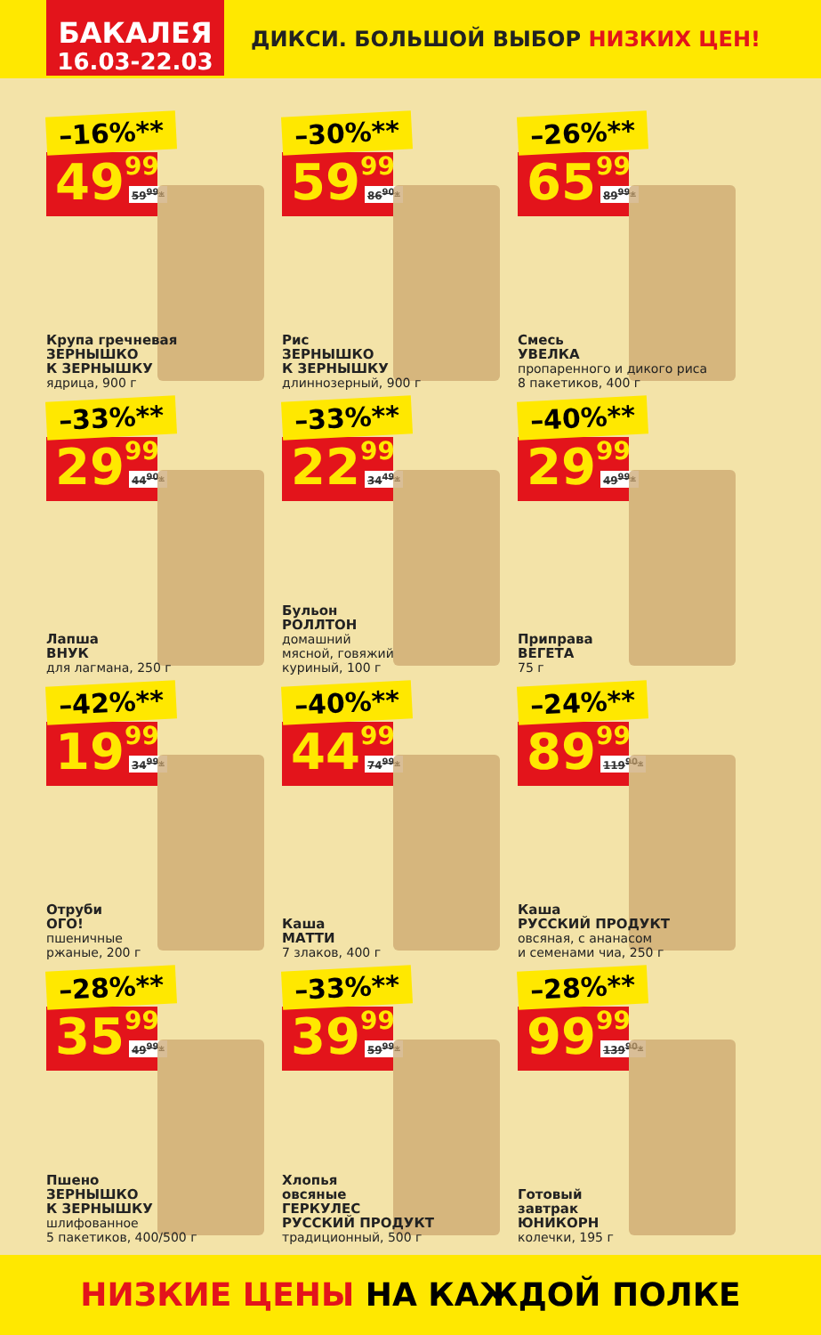БАКАЛЕЯ
16.03-22.03
ДИКСИ. БОЛЬШОЙ ВЫБОР НИЗКИХ ЦЕН!
–16%**
49 99 59<sup>99</sup>*
Крупа гречневая
ЗЕРНЫШКО
К ЗЕРНЫШКУ
ядрица, 900 г
–30%**
59 99 86<sup>90</sup>*
Рис
ЗЕРНЫШКО
К ЗЕРНЫШКУ
длиннозерный, 900 г
–26%**
65 99 89<sup>99</sup>*
Смесь
УВЕЛКА
пропаренного и дикого риса
8 пакетиков, 400 г
–33%**
29 99 44<sup>90</sup>*
Лапша
ВНУК
для лагмана, 250 г
–33%**
22 99 34<sup>49</sup>*
Бульон
РОЛЛТОН
домашний
мясной, говяжий
куриный, 100 г
–40%**
29 99 49<sup>99</sup>*
Приправа
ВЕГЕТА
75 г
–42%**
19 99 34<sup>99</sup>*
Отруби
ОГО!
пшеничные
ржаные, 200 г
–40%**
44 99 74<sup>99</sup>*
Каша
МАТТИ
7 злаков, 400 г
–24%**
89 99 119<sup>90</sup>*
Каша
РУССКИЙ ПРОДУКТ
овсяная, с ананасом
и семенами чиа, 250 г
–28%**
35 99 49<sup>99</sup>*
Пшено
ЗЕРНЫШКО
К ЗЕРНЫШКУ
шлифованное
5 пакетиков, 400/500 г
–33%**
39 99 59<sup>99</sup>*
Хлопья
овсяные
ГЕРКУЛЕС
РУССКИЙ ПРОДУКТ
традиционный, 500 г
–28%**
99 99 139<sup>90</sup>*
Готовый
завтрак
ЮНИКОРН
колечки, 195 г
НИЗКИЕ ЦЕНЫ НА КАЖДОЙ ПОЛКЕ